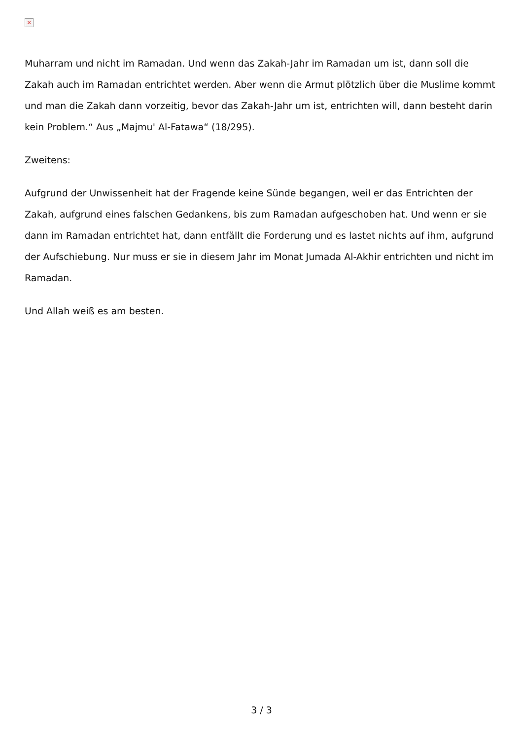×
Muharram und nicht im Ramadan. Und wenn das Zakah-Jahr im Ramadan um ist, dann soll die Zakah auch im Ramadan entrichtet werden. Aber wenn die Armut plötzlich über die Muslime kommt und man die Zakah dann vorzeitig, bevor das Zakah-Jahr um ist, entrichten will, dann besteht darin kein Problem.“ Aus „Majmu' Al-Fatawa“ (18/295).
Zweitens:
Aufgrund der Unwissenheit hat der Fragende keine Sünde begangen, weil er das Entrichten der Zakah, aufgrund eines falschen Gedankens, bis zum Ramadan aufgeschoben hat. Und wenn er sie dann im Ramadan entrichtet hat, dann entfällt die Forderung und es lastet nichts auf ihm, aufgrund der Aufschiebung. Nur muss er sie in diesem Jahr im Monat Jumada Al-Akhir entrichten und nicht im Ramadan.
Und Allah weiß es am besten.
3 / 3